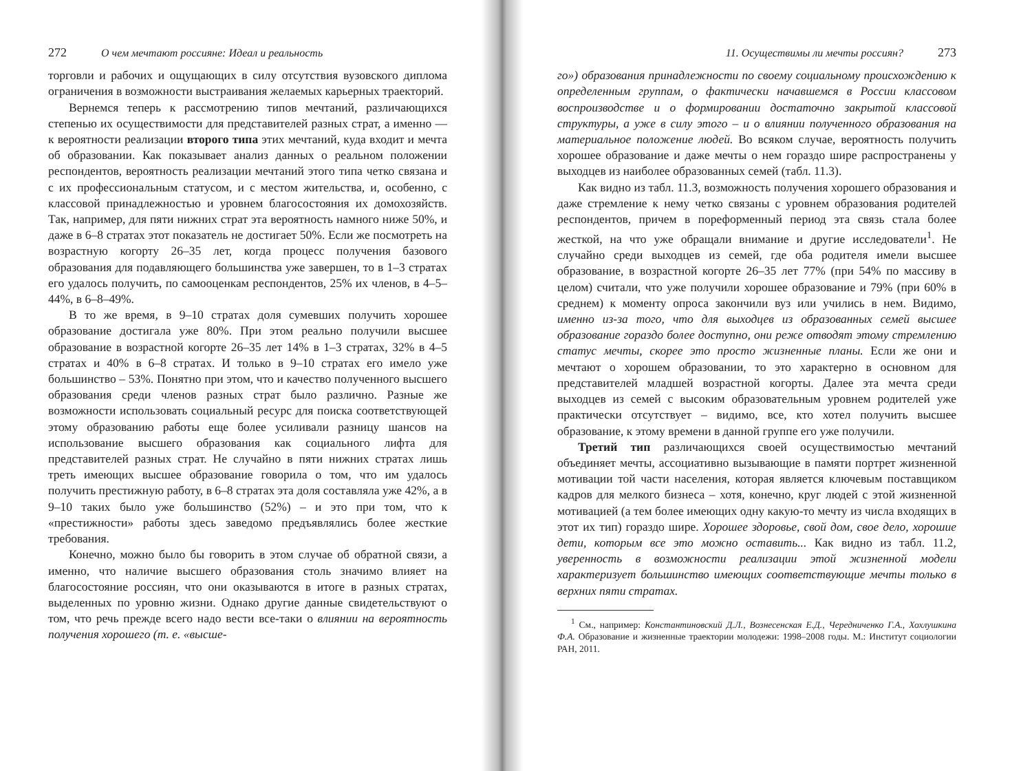272 О чем мечтают россияне: Идеал и реальность
торговли и рабочих и ощущающих в силу отсутствия вузовского диплома ограничения в возможности выстраивания желаемых карьерных траекторий.
Вернемся теперь к рассмотрению типов мечтаний, различающихся степенью их осуществимости для представителей разных страт, а именно — к вероятности реализации второго типа этих мечтаний, куда входит и мечта об образовании. Как показывает анализ данных о реальном положении респондентов, вероятность реализации мечтаний этого типа четко связана и с их профессиональным статусом, и с местом жительства, и, особенно, с классовой принадлежностью и уровнем благосостояния их домохозяйств. Так, например, для пяти нижних страт эта вероятность намного ниже 50%, и даже в 6–8 стратах этот показатель не достигает 50%. Если же посмотреть на возрастную когорту 26–35 лет, когда процесс получения базового образования для подавляющего большинства уже завершен, то в 1–3 стратах его удалось получить, по самооценкам респондентов, 25% их членов, в 4–5–44%, в 6–8–49%.
В то же время, в 9–10 стратах доля сумевших получить хорошее образование достигала уже 80%. При этом реально получили высшее образование в возрастной когорте 26–35 лет 14% в 1–3 стратах, 32% в 4–5 стратах и 40% в 6–8 стратах. И только в 9–10 стратах его имело уже большинство – 53%. Понятно при этом, что и качество полученного высшего образования среди членов разных страт было различно. Разные же возможности использовать социальный ресурс для поиска соответствующей этому образованию работы еще более усиливали разницу шансов на использование высшего образования как социального лифта для представителей разных страт. Не случайно в пяти нижних стратах лишь треть имеющих высшее образование говорила о том, что им удалось получить престижную работу, в 6–8 стратах эта доля составляла уже 42%, а в 9–10 таких было уже большинство (52%) – и это при том, что к «престижности» работы здесь заведомо предъявлялись более жесткие требования.
Конечно, можно было бы говорить в этом случае об обратной связи, а именно, что наличие высшего образования столь значимо влияет на благосостояние россиян, что они оказываются в итоге в разных стратах, выделенных по уровню жизни. Однако другие данные свидетельствуют о том, что речь прежде всего надо вести все-таки о влиянии на вероятность получения хорошего (т. е. «высше-
11. Осуществимы ли мечты россиян? 273
го») образования принадлежности по своему социальному происхождению к определенным группам, о фактически начавшемся в России классовом воспроизводстве и о формировании достаточно закрытой классовой структуры, а уже в силу этого – и о влиянии полученного образования на материальное положение людей. Во всяком случае, вероятность получить хорошее образование и даже мечты о нем гораздо шире распространены у выходцев из наиболее образованных семей (табл. 11.3).
Как видно из табл. 11.3, возможность получения хорошего образования и даже стремление к нему четко связаны с уровнем образования родителей респондентов, причем в пореформенный период эта связь стала более жесткой, на что уже обращали внимание и другие исследователи<sup>1</sup>. Не случайно среди выходцев из семей, где оба родителя имели высшее образование, в возрастной когорте 26–35 лет 77% (при 54% по массиву в целом) считали, что уже получили хорошее образование и 79% (при 60% в среднем) к моменту опроса закончили вуз или учились в нем. Видимо, именно из-за того, что для выходцев из образованных семей высшее образование гораздо более доступно, они реже отводят этому стремлению статус мечты, скорее это просто жизненные планы. Если же они и мечтают о хорошем образовании, то это характерно в основном для представителей младшей возрастной когорты. Далее эта мечта среди выходцев из семей с высоким образовательным уровнем родителей уже практически отсутствует – видимо, все, кто хотел получить высшее образование, к этому времени в данной группе его уже получили.
Третий тип различающихся своей осуществимостью мечтаний объединяет мечты, ассоциативно вызывающие в памяти портрет жизненной мотивации той части населения, которая является ключевым поставщиком кадров для мелкого бизнеса – хотя, конечно, круг людей с этой жизненной мотивацией (а тем более имеющих одну какую-то мечту из числа входящих в этот их тип) гораздо шире. Хорошее здоровье, свой дом, свое дело, хорошие дети, которым все это можно оставить... Как видно из табл. 11.2, уверенность в возможности реализации этой жизненной модели характеризует большинство имеющих соответствующие мечты только в верхних пяти стратах.
<sup>1</sup> См., например: Константиновский Д.Л., Вознесенская Е.Д., Чередниченко Г.А., Хохлушкина Ф.А. Образование и жизненные траектории молодежи: 1998–2008 годы. М.: Институт социологии РАН, 2011.